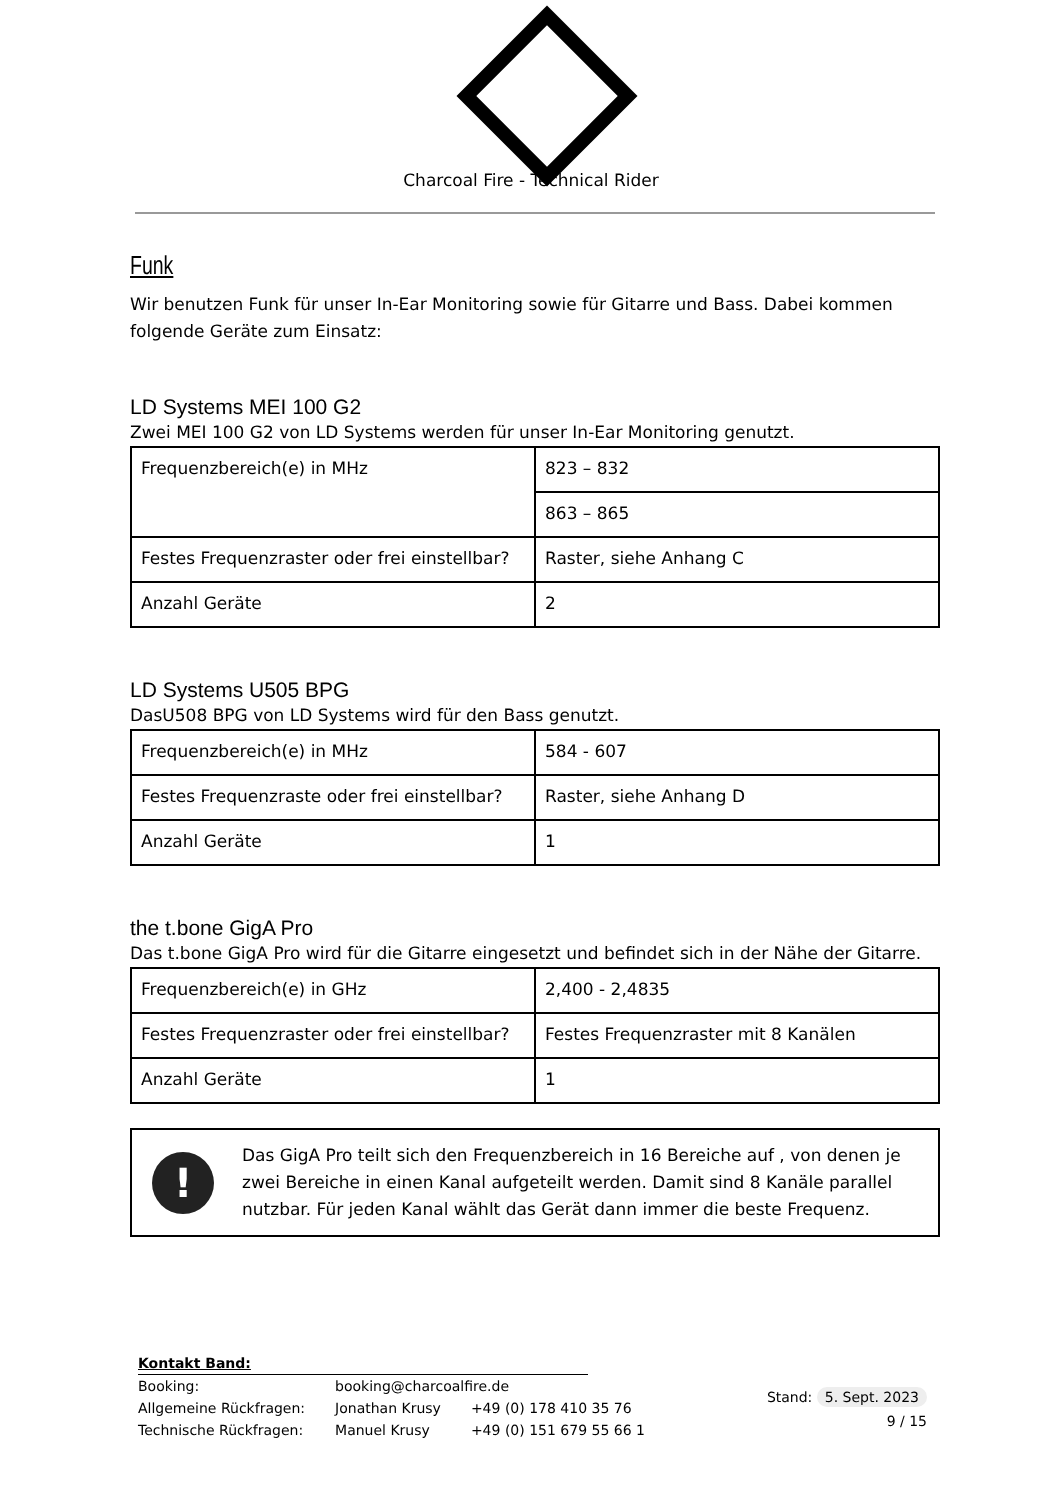Charcoal Fire - Technical Rider
Funk
Wir benutzen Funk für unser In-Ear Monitoring sowie für Gitarre und Bass. Dabei kommen folgende Geräte zum Einsatz:
LD Systems MEI 100 G2
Zwei MEI 100 G2 von LD Systems werden für unser In-Ear Monitoring genutzt.
| Frequenzbereich(e) in MHz | 823 – 832 |
| | 863 – 865 |
| Festes Frequenzraster oder frei einstellbar? | Raster, siehe Anhang C |
| Anzahl Geräte | 2 |
LD Systems U505 BPG
DasU508 BPG von LD Systems wird für den Bass genutzt.
| Frequenzbereich(e) in MHz | 584 - 607 |
| Festes Frequenzraste oder frei einstellbar? | Raster, siehe Anhang D |
| Anzahl Geräte | 1 |
the t.bone GigA Pro
Das t.bone GigA Pro wird für die Gitarre eingesetzt und befindet sich in der Nähe der Gitarre.
| Frequenzbereich(e) in GHz | 2,400 - 2,4835 |
| Festes Frequenzraster oder frei einstellbar? | Festes Frequenzraster mit 8 Kanälen |
| Anzahl Geräte | 1 |
!
Das GigA Pro teilt sich den Frequenzbereich in 16 Bereiche auf , von denen je zwei Bereiche in einen Kanal aufgeteilt werden. Damit sind 8 Kanäle parallel nutzbar. Für jeden Kanal wählt das Gerät dann immer die beste Frequenz.
Kontakt Band:
| Booking: | booking@charcoalfire.de | |
| Allgemeine Rückfragen: | Jonathan Krusy | +49 (0) 178 410 35 76 |
| Technische Rückfragen: | Manuel Krusy | +49 (0) 151 679 55 66 1 |
Stand: 5. Sept. 2023
9 / 15